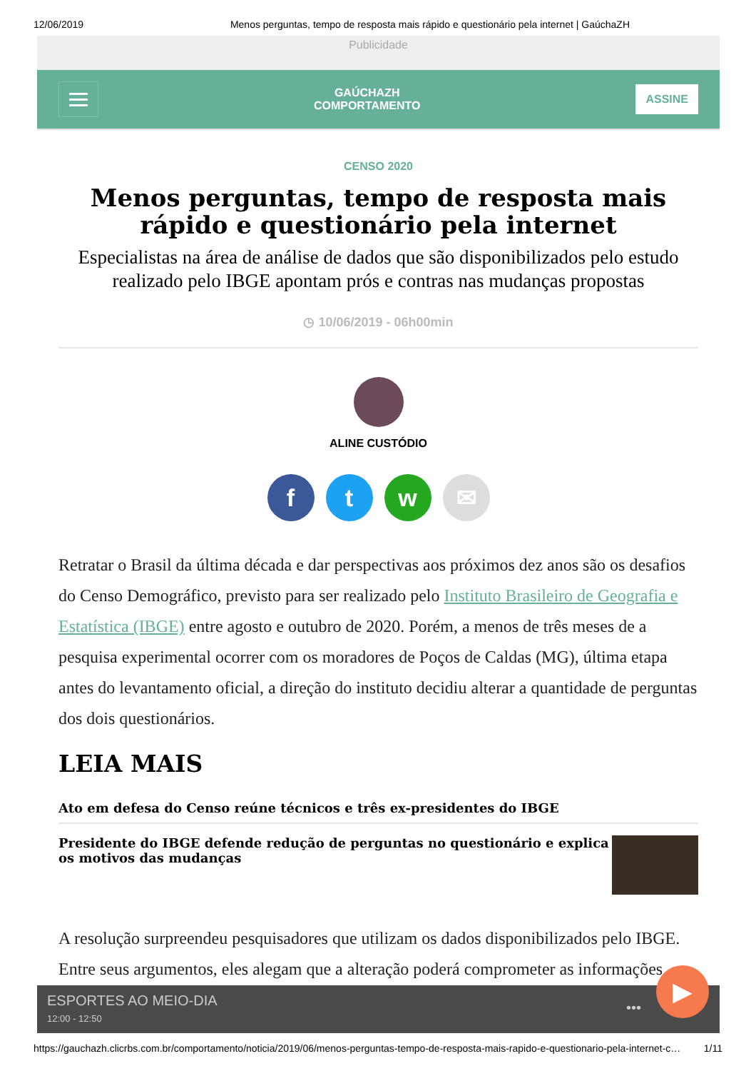12/06/2019 Menos perguntas, tempo de resposta mais rápido e questionário pela internet | GaúchaZH
Publicidade
GAÚCHAZH
COMPORTAMENTO
ASSINE
CENSO 2020
Menos perguntas, tempo de resposta mais rápido e questionário pela internet
Especialistas na área de análise de dados que são disponibilizados pelo estudo realizado pelo IBGE apontam prós e contras nas mudanças propostas
◷ 10/06/2019 - 06h00min
ALINE CUSTÓDIO
ftw ✉
Retratar o Brasil da última década e dar perspectivas aos próximos dez anos são os desafios do Censo Demográfico, previsto para ser realizado pelo Instituto Brasileiro de Geografia e Estatística (IBGE) entre agosto e outubro de 2020. Porém, a menos de três meses de a pesquisa experimental ocorrer com os moradores de Poços de Caldas (MG), última etapa antes do levantamento oficial, a direção do instituto decidiu alterar a quantidade de perguntas dos dois questionários.
LEIA MAIS
Ato em defesa do Censo reúne técnicos e três ex-presidentes do IBGE
Presidente do IBGE defende redução de perguntas no questionário e explica os motivos das mudanças
A resolução surpreendeu pesquisadores que utilizam os dados disponibilizados pelo IBGE. Entre seus argumentos, eles alegam que a alteração poderá comprometer as informações
ESPORTES AO MEIO-DIA
12:00 - 12:50
•••
▶
https://gauchazh.clicrbs.com.br/comportamento/noticia/2019/06/menos-perguntas-tempo-de-resposta-mais-rapido-e-questionario-pela-internet-c… 1/11